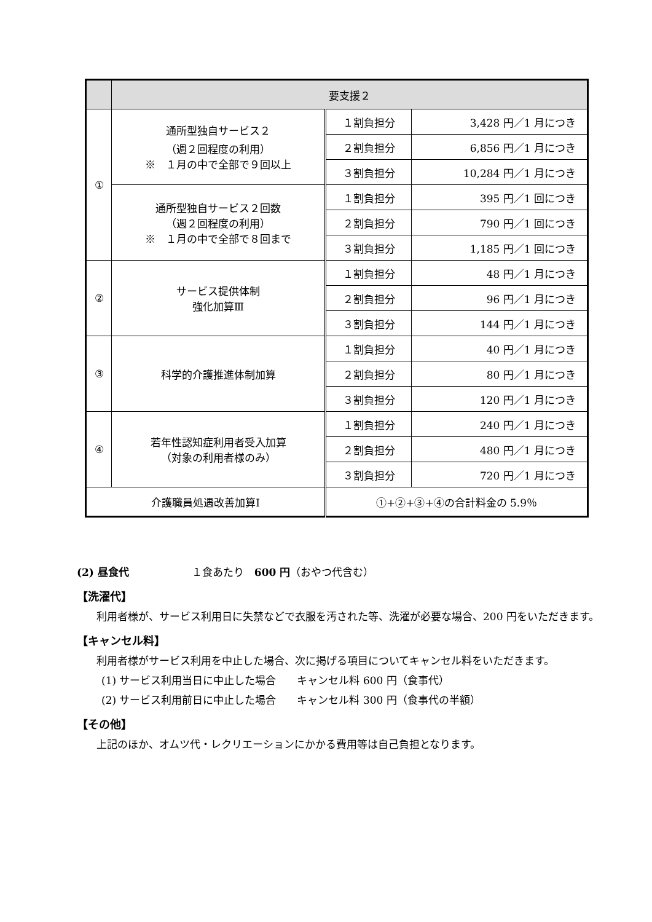| | 要支援２ | | |
| --- | --- | --- | --- |
| ① | 通所型独自サービス２ （週２回程度の利用） ※ １月の中で全部で９回以上 | １割負担分 | 3,428 円／1 月につき |
| | | ２割負担分 | 6,856 円／1 月につき |
| | | ３割負担分 | 10,284 円／1 月につき |
| | 通所型独自サービス２回数 （週２回程度の利用） ※ １月の中で全部で８回まで | １割負担分 | 395 円／1 回につき |
| | | ２割負担分 | 790 円／1 回につき |
| | | ３割負担分 | 1,185 円／1 回につき |
| ② | サービス提供体制 強化加算Ⅲ | １割負担分 | 48 円／1 月につき |
| | | ２割負担分 | 96 円／1 月につき |
| | | ３割負担分 | 144 円／1 月につき |
| ③ | 科学的介護推進体制加算 | １割負担分 | 40 円／1 月につき |
| | | ２割負担分 | 80 円／1 月につき |
| | | ３割負担分 | 120 円／1 月につき |
| ④ | 若年性認知症利用者受入加算 （対象の利用者様のみ） | １割負担分 | 240 円／1 月につき |
| | | ２割負担分 | 480 円／1 月につき |
| | | ３割負担分 | 720 円／1 月につき |
| 介護職員処遇改善加算Ⅰ | | ①+②+③+④の合計料金の 5.9％ | |
(2) 昼食代　　　　　　１食あたり　600 円（おやつ代含む）
【洗濯代】
　利用者様が、サービス利用日に失禁などで衣服を汚された等、洗濯が必要な場合、200 円をいただきます。
【キャンセル料】
　利用者様がサービス利用を中止した場合、次に掲げる項目についてキャンセル料をいただきます。
(1) サービス利用当日に中止した場合　　キャンセル料 600 円（食事代）
(2) サービス利用前日に中止した場合　　キャンセル料 300 円（食事代の半額）
【その他】
　上記のほか、オムツ代・レクリエーションにかかる費用等は自己負担となります。